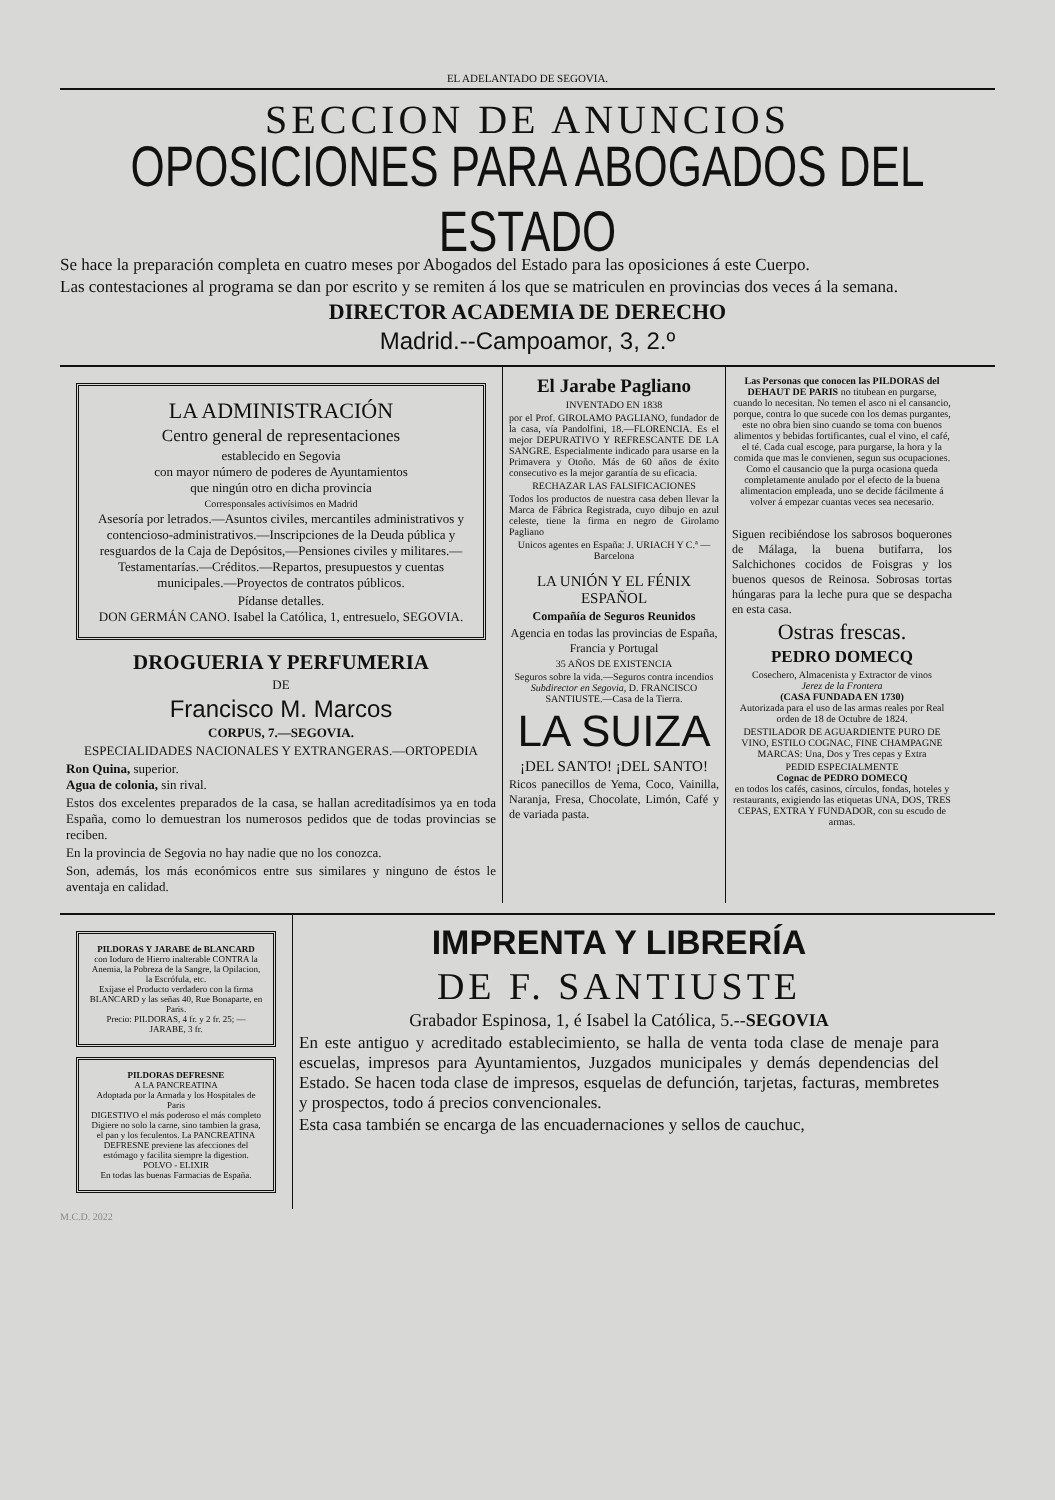EL ADELANTADO DE SEGOVIA.
SECCION DE ANUNCIOS
OPOSICIONES PARA ABOGADOS DEL ESTADO
Se hace la preparación completa en cuatro meses por Abogados del Estado para las oposiciones á este Cuerpo.
Las contestaciones al programa se dan por escrito y se remiten á los que se matriculen en provincias dos veces á la semana.
DIRECTOR ACADEMIA DE DERECHO
Madrid.--Campoamor, 3, 2.º
LA ADMINISTRACIÓN
Centro general de representaciones
establecido en Segovia
con mayor número de poderes de Ayuntamientos
que ningún otro en dicha provincia
Corresponsales activísimos en Madrid
Asesoría por letrados.—Asuntos civiles, mercantiles administrativos y contencioso-administrativos.—Inscripciones de la Deuda pública y resguardos de la Caja de Depósitos,—Pensiones civiles y militares.—Testamentarías.—Créditos.—Repartos, presupuestos y cuentas municipales.—Proyectos de contratos públicos.
Pídanse detalles.
DON GERMÁN CANO. Isabel la Católica, 1, entresuelo, SEGOVIA.
DROGUERIA Y PERFUMERIA
DE
Francisco M. Marcos
CORPUS, 7.—SEGOVIA.
ESPECIALIDADES NACIONALES Y EXTRANGERAS.—ORTOPEDIA
Ron Quina, superior.
Agua de colonia, sin rival.
Estos dos excelentes preparados de la casa, se hallan acreditadísimos ya en toda España, como lo demuestran los numerosos pedidos que de todas provincias se reciben.
En la provincia de Segovia no hay nadie que no los conozca.
Son, además, los más económicos entre sus similares y ninguno de éstos le aventaja en calidad.
El Jarabe Pagliano
INVENTADO EN 1838
por el Prof. GIROLAMO PAGLIANO, fundador de la casa, vía Pandolfini, 18.—FLORENCIA. Es el mejor DEPURATIVO Y REFRESCANTE DE LA SANGRE. Especialmente indicado para usarse en la Primavera y Otoño. Más de 60 años de éxito consecutivo es la mejor garantía de su eficacia.
RECHAZAR LAS FALSIFICACIONES
Todos los productos de nuestra casa deben llevar la Marca de Fábrica Registrada, cuyo dibujo en azul celeste, tiene la firma en negro de Girolamo Pagliano
Unicos agentes en España: J. URIACH Y C.ª — Barcelona
LA UNIÓN Y EL FÉNIX ESPAÑOL
Compañía de Seguros Reunidos
Agencia en todas las provincias de España, Francia y Portugal
35 AÑOS DE EXISTENCIA
Seguros sobre la vida.—Seguros contra incendios
Subdirector en Segovia, D. FRANCISCO SANTIUSTE.—Casa de la Tierra.
LA SUIZA
¡DEL SANTO! ¡DEL SANTO!
Ricos panecillos de Yema, Coco, Vainilla, Naranja, Fresa, Chocolate, Limón, Café y de variada pasta.
Las Personas que conocen las PILDORAS del DEHAUT DE PARIS no titubean en purgarse, cuando lo necesitan. No temen el asco ni el cansancio, porque, contra lo que sucede con los demas purgantes, este no obra bien sino cuando se toma con buenos alimentos y bebidas fortificantes, cual el vino, el café, el té. Cada cual escoge, para purgarse, la hora y la comida que mas le convienen, segun sus ocupaciones. Como el causancio que la purga ocasiona queda completamente anulado por el efecto de la buena alimentacion empleada, uno se decide fácilmente á volver á empezar cuantas veces sea necesario.
Siguen recibiéndose los sabrosos boquerones de Málaga, la buena butifarra, los Salchichones cocidos de Foisgras y los buenos quesos de Reinosa. Sobrosas tortas húngaras para la leche pura que se despacha en esta casa.
Ostras frescas.
PEDRO DOMECQ
Cosechero, Almacenista y Extractor de vinos
Jerez de la Frontera
(CASA FUNDADA EN 1730)
Autorizada para el uso de las armas reales por Real orden de 18 de Octubre de 1824.
DESTILADOR DE AGUARDIENTE PURO DE VINO, ESTILO COGNAC, FINE CHAMPAGNE
MARCAS: Una, Dos y Tres cepas y Extra
PEDID ESPECIALMENTE
Cognac de PEDRO DOMECQ
en todos los cafés, casinos, círculos, fondas, hoteles y restaurants, exigiendo las etiquetas UNA, DOS, TRES CEPAS, EXTRA Y FUNDADOR, con su escudo de armas.
PILDORAS Y JARABE de BLANCARD
con Ioduro de Hierro inalterable CONTRA la Anemia, la Pobreza de la Sangre, la Opilacion, la Escrófula, etc.
Exíjase el Producto verdadero con la firma BLANCARD y las señas 40, Rue Bonaparte, en Paris.
Precio: PILDORAS, 4 fr. y 2 fr. 25; — JARABE, 3 fr.
PILDORAS DEFRESNE
A LA PANCREATINA
Adoptada por la Armada y los Hospitales de Paris
DIGESTIVO el más poderoso el más completo
Digiere no solo la carne, sino tambien la grasa, el pan y los feculentos. La PANCREATINA DEFRESNE previene las afecciones del estómago y facilita siempre la digestion.
POLVO - ELIXIR
En todas las buenas Farmacias de España.
IMPRENTA Y LIBRERÍA
DE F. SANTIUSTE
Grabador Espinosa, 1, é Isabel la Católica, 5.--SEGOVIA
En este antiguo y acreditado establecimiento, se halla de venta toda clase de menaje para escuelas, impresos para Ayuntamientos, Juzgados municipales y demás dependencias del Estado. Se hacen toda clase de impresos, esquelas de defunción, tarjetas, facturas, membretes y prospectos, todo á precios convencionales.
Esta casa también se encarga de las encuadernaciones y sellos de cauchuc,
M.C.D. 2022